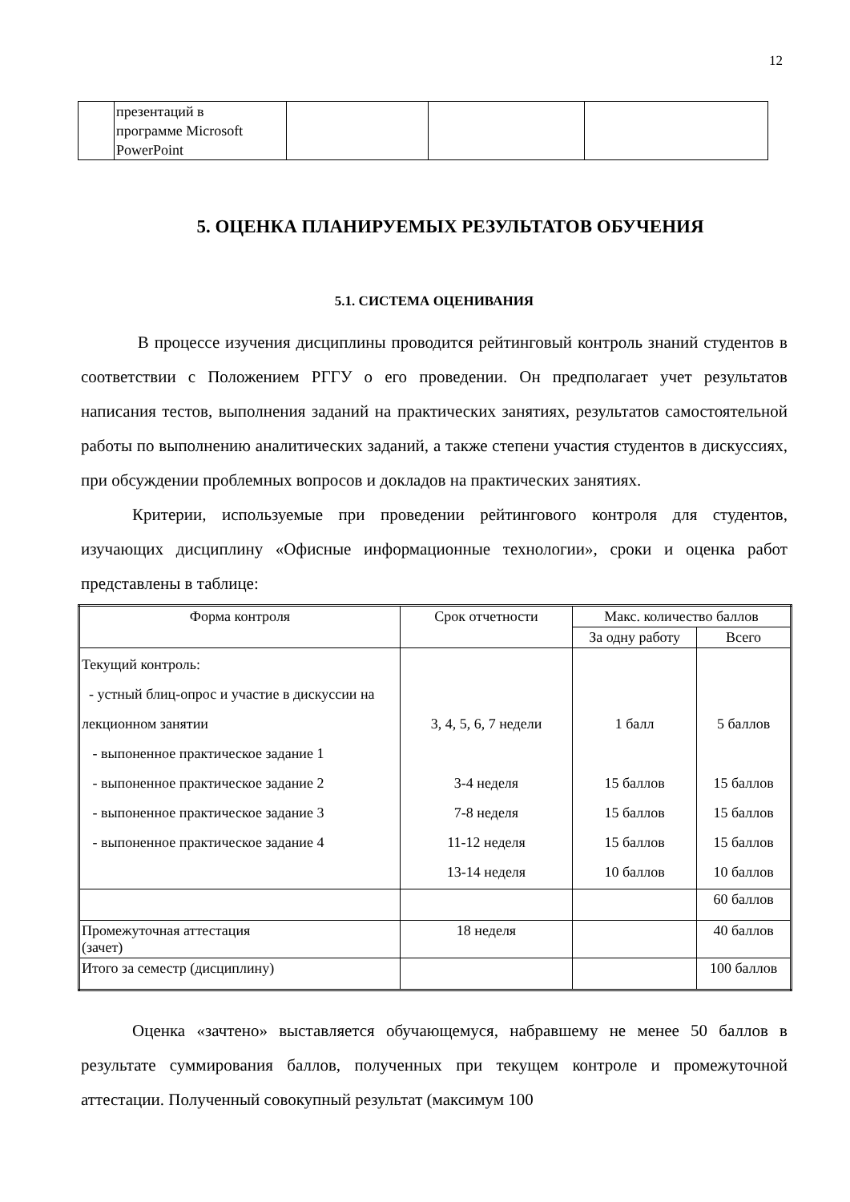12
| | презентаций в программе Microsoft PowerPoint | | | |
5. ОЦЕНКА ПЛАНИРУЕМЫХ РЕЗУЛЬТАТОВ ОБУЧЕНИЯ
5.1. СИСТЕМА ОЦЕНИВАНИЯ
В процессе изучения дисциплины проводится рейтинговый контроль знаний студентов в соответствии с Положением РГГУ о его проведении. Он предполагает учет результатов написания тестов, выполнения заданий на практических занятиях, результатов самостоятельной работы по выполнению аналитических заданий, а также степени участия студентов в дискуссиях, при обсуждении проблемных вопросов и докладов на практических занятиях.
Критерии, используемые при проведении рейтингового контроля для студентов, изучающих дисциплину «Офисные информационные технологии», сроки и оценка работ представлены в таблице:
| Форма контроля | Срок отчетности | Макс. количество баллов | |
| --- | --- | --- | --- |
| | | За одну работу | Всего |
| Текущий контроль: - устный блиц-опрос и участие в дискуссии на лекционном занятии - выпоненное практическое задание 1 - выпоненное практическое задание 2 - выпоненное практическое задание 3 - выпоненное практическое задание 4 | 3, 4, 5, 6, 7 недели 3-4 неделя 7-8 неделя 11-12 неделя 13-14 неделя | 1 балл 15 баллов 15 баллов 15 баллов 10 баллов | 5 баллов 15 баллов 15 баллов 15 баллов 10 баллов |
| | | | 60 баллов |
| Промежуточная аттестация (зачет) | 18 неделя | | 40 баллов |
| Итого за семестр (дисциплину) | | | 100 баллов |
Оценка «зачтено» выставляется обучающемуся, набравшему не менее 50 баллов в результате суммирования баллов, полученных при текущем контроле и промежуточной аттестации. Полученный совокупный результат (максимум 100